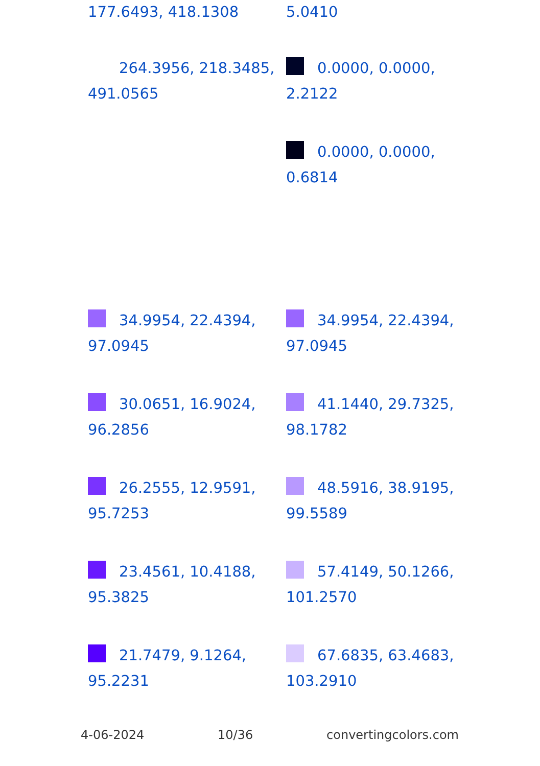177.6493, 418.1308 5.0410
264.3956, 218.3485, 491.0565
0.0000, 0.0000, 2.2122
0.0000, 0.0000, 0.6814
34.9954, 22.4394, 97.0945
34.9954, 22.4394, 97.0945
30.0651, 16.9024, 96.2856
41.1440, 29.7325, 98.1782
26.2555, 12.9591, 95.7253
48.5916, 38.9195, 99.5589
23.4561, 10.4188, 95.3825
57.4149, 50.1266, 101.2570
21.7479, 9.1264, 95.2231
67.6835, 63.4683, 103.2910
4-06-2024 10/36 convertingcolors.com